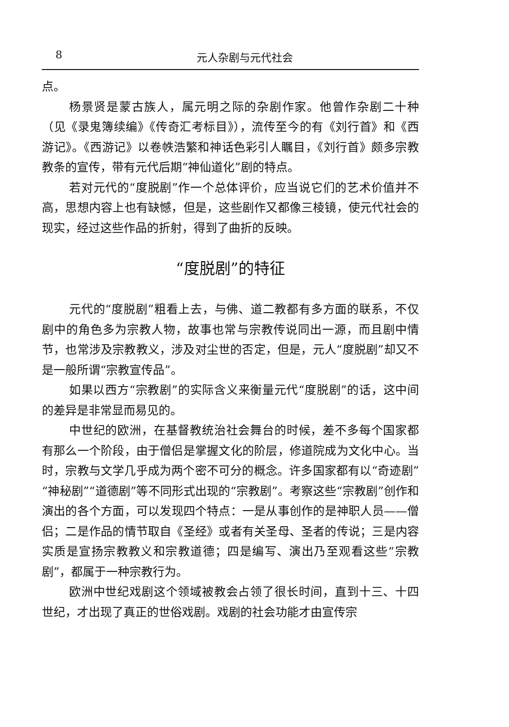8 元人杂剧与元代社会
点。
杨景贤是蒙古族人，属元明之际的杂剧作家。他曾作杂剧二十种（见《录鬼簿续编》《传奇汇考标目》），流传至今的有《刘行首》和《西游记》。《西游记》以卷帙浩繁和神话色彩引人瞩目，《刘行首》颇多宗教教条的宣传，带有元代后期“神仙道化”剧的特点。
若对元代的“度脱剧”作一个总体评价，应当说它们的艺术价值并不高，思想内容上也有缺憾，但是，这些剧作又都像三棱镜，使元代社会的现实，经过这些作品的折射，得到了曲折的反映。
“度脱剧”的特征
元代的“度脱剧”粗看上去，与佛、道二教都有多方面的联系，不仅剧中的角色多为宗教人物，故事也常与宗教传说同出一源，而且剧中情节，也常涉及宗教教义，涉及对尘世的否定，但是，元人“度脱剧”却又不是一般所谓“宗教宣传品”。
如果以西方“宗教剧”的实际含义来衡量元代“度脱剧”的话，这中间的差异是非常显而易见的。
中世纪的欧洲，在基督教统治社会舞台的时候，差不多每个国家都有那么一个阶段，由于僧侣是掌握文化的阶层，修道院成为文化中心。当时，宗教与文学几乎成为两个密不可分的概念。许多国家都有以“奇迹剧”“神秘剧”“道德剧”等不同形式出现的“宗教剧”。考察这些“宗教剧”创作和演出的各个方面，可以发现四个特点：一是从事创作的是神职人员——僧侣；二是作品的情节取自《圣经》或者有关圣母、圣者的传说；三是内容实质是宣扬宗教教义和宗教道德；四是编写、演出乃至观看这些“宗教剧”，都属于一种宗教行为。
欧洲中世纪戏剧这个领域被教会占领了很长时间，直到十三、十四世纪，才出现了真正的世俗戏剧。戏剧的社会功能才由宣传宗